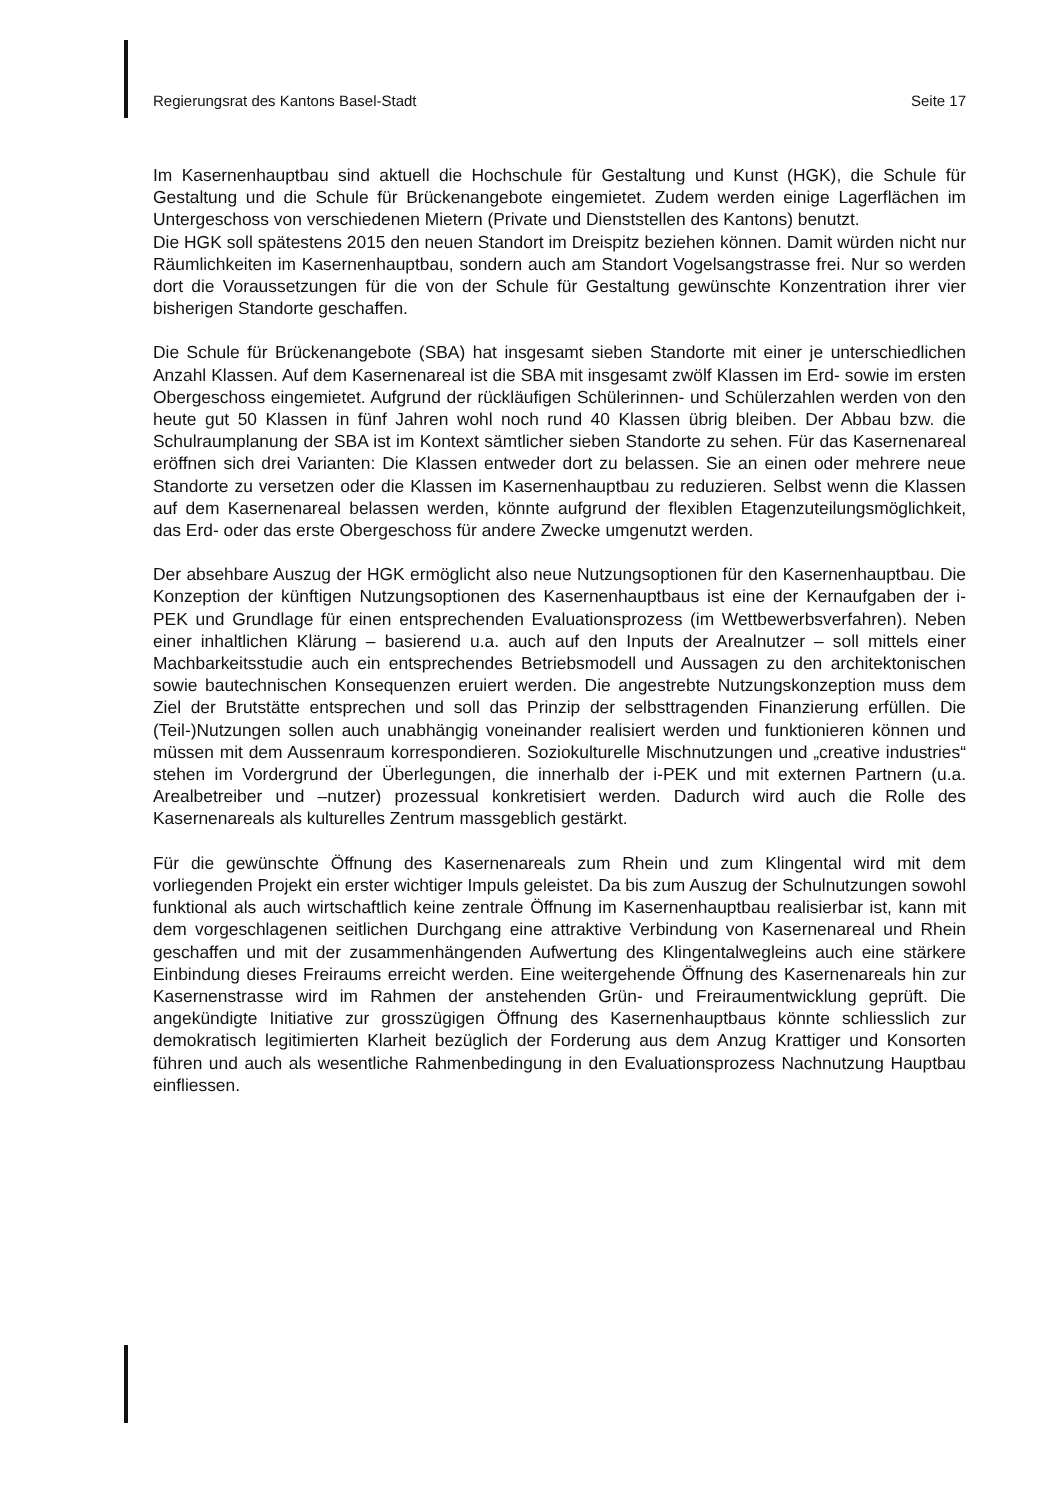Regierungsrat des Kantons Basel-Stadt Seite 17
Im Kasernenhauptbau sind aktuell die Hochschule für Gestaltung und Kunst (HGK), die Schule für Gestaltung und die Schule für Brückenangebote eingemietet. Zudem werden einige Lagerflächen im Untergeschoss von verschiedenen Mietern (Private und Dienststellen des Kantons) benutzt.
Die HGK soll spätestens 2015 den neuen Standort im Dreispitz beziehen können. Damit würden nicht nur Räumlichkeiten im Kasernenhauptbau, sondern auch am Standort Vogelsangstrasse frei. Nur so werden dort die Voraussetzungen für die von der Schule für Gestaltung gewünschte Konzentration ihrer vier bisherigen Standorte geschaffen.
Die Schule für Brückenangebote (SBA) hat insgesamt sieben Standorte mit einer je unterschiedlichen Anzahl Klassen. Auf dem Kasernenareal ist die SBA mit insgesamt zwölf Klassen im Erd- sowie im ersten Obergeschoss eingemietet. Aufgrund der rückläufigen Schülerinnen- und Schülerzahlen werden von den heute gut 50 Klassen in fünf Jahren wohl noch rund 40 Klassen übrig bleiben. Der Abbau bzw. die Schulraumplanung der SBA ist im Kontext sämtlicher sieben Standorte zu sehen. Für das Kasernenareal eröffnen sich drei Varianten: Die Klassen entweder dort zu belassen. Sie an einen oder mehrere neue Standorte zu versetzen oder die Klassen im Kasernenhauptbau zu reduzieren. Selbst wenn die Klassen auf dem Kasernenareal belassen werden, könnte aufgrund der flexiblen Etagenzuteilungsmöglichkeit, das Erd- oder das erste Obergeschoss für andere Zwecke umgenutzt werden.
Der absehbare Auszug der HGK ermöglicht also neue Nutzungsoptionen für den Kasernenhauptbau. Die Konzeption der künftigen Nutzungsoptionen des Kasernenhauptbaus ist eine der Kernaufgaben der i-PEK und Grundlage für einen entsprechenden Evaluationsprozess (im Wettbewerbsverfahren). Neben einer inhaltlichen Klärung – basierend u.a. auch auf den Inputs der Arealnutzer – soll mittels einer Machbarkeitsstudie auch ein entsprechendes Betriebsmodell und Aussagen zu den architektonischen sowie bautechnischen Konsequenzen eruiert werden. Die angestrebte Nutzungskonzeption muss dem Ziel der Brutstätte entsprechen und soll das Prinzip der selbsttragenden Finanzierung erfüllen. Die (Teil-)Nutzungen sollen auch unabhängig voneinander realisiert werden und funktionieren können und müssen mit dem Aussenraum korrespondieren. Soziokulturelle Mischnutzungen und „creative industries“ stehen im Vordergrund der Überlegungen, die innerhalb der i-PEK und mit externen Partnern (u.a. Arealbetreiber und –nutzer) prozessual konkretisiert werden. Dadurch wird auch die Rolle des Kasernenareals als kulturelles Zentrum massgeblich gestärkt.
Für die gewünschte Öffnung des Kasernenareals zum Rhein und zum Klingental wird mit dem vorliegenden Projekt ein erster wichtiger Impuls geleistet. Da bis zum Auszug der Schulnutzungen sowohl funktional als auch wirtschaftlich keine zentrale Öffnung im Kasernenhauptbau realisierbar ist, kann mit dem vorgeschlagenen seitlichen Durchgang eine attraktive Verbindung von Kasernenareal und Rhein geschaffen und mit der zusammenhängenden Aufwertung des Klingentalwegleins auch eine stärkere Einbindung dieses Freiraums erreicht werden. Eine weitergehende Öffnung des Kasernenareals hin zur Kasernenstrasse wird im Rahmen der anstehenden Grün- und Freiraumentwicklung geprüft. Die angekündigte Initiative zur grosszügigen Öffnung des Kasernenhauptbaus könnte schliesslich zur demokratisch legitimierten Klarheit bezüglich der Forderung aus dem Anzug Krattiger und Konsorten führen und auch als wesentliche Rahmenbedingung in den Evaluationsprozess Nachnutzung Hauptbau einfliessen.